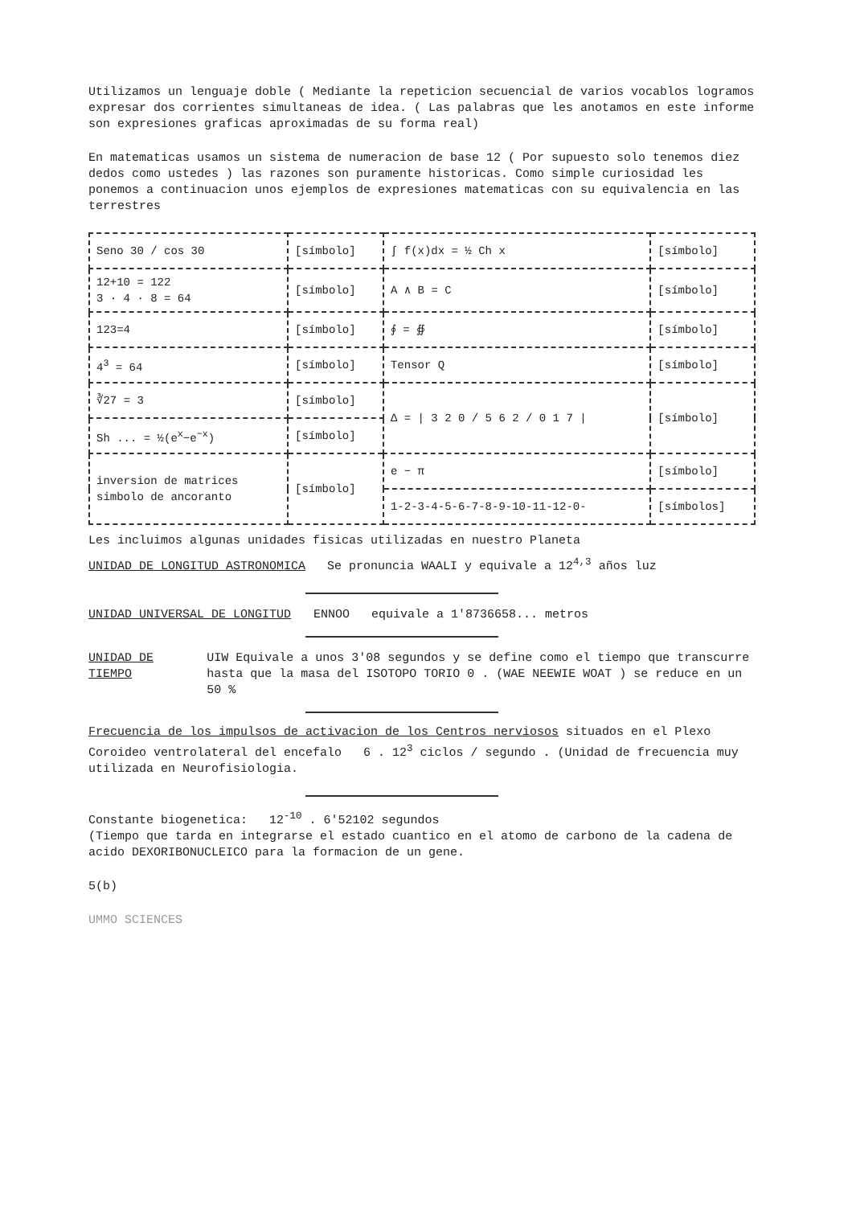Utilizamos un lenguaje doble ( Mediante la repeticion secuencial de varios vocablos logramos expresar dos corrientes simultaneas de idea. ( Las palabras que les anotamos en este informe son expresiones graficas aproximadas de su forma real)
En matematicas usamos un sistema de numeracion de base 12 ( Por supuesto solo tenemos diez dedos como ustedes ) las razones son puramente historicas. Como simple curiosidad les ponemos a continuacion unos ejemplos de expresiones matematicas con su equivalencia en las terrestres
| Seno 30 / cos 30 | [símbolo] | ∫ f(x)dx = ½ Ch x | [símbolo] |
| 12+10 = 122 3 · 4 · 8 = 64 | [símbolo] | A ∧ B = C | [símbolo] |
| 123=4 | [símbolo] | ∮ = ∯ | [símbolo] |
| 4<sup>3</sup> = 64 | [símbolo] | Tensor Q | [símbolo] |
| ∛27 = 3 | [símbolo] | Δ = / 3 2 0 / 5 6 2 / 0 1 7 / | [símbolo] |
| Sh ... = ½(e<sup>x</sup>−e<sup>−x</sup>) | [símbolo] | | |
| inversion de matrices simbolo de ancoranto | [símbolo] | e − π | [símbolo] |
| | | 1-2-3-4-5-6-7-8-9-10-11-12-0- | [símbolos] |
Les incluimos algunas unidades fisicas utilizadas en nuestro Planeta
UNIDAD DE LONGITUD ASTRONOMICA Se pronuncia WAALI y equivale a 12<sup>4,3</sup> años luz
UNIDAD UNIVERSAL DE LONGITUD ENNOO equivale a 1'8736658... metros
UNIDAD DE TIEMPO UIW Equivale a unos 3'08 segundos y se define como el tiempo que transcurre hasta que la masa del ISOTOPO TORIO 0 . (WAE NEEWIE WOAT ) se reduce en un 50 %
Frecuencia de los impulsos de activacion de los Centros nerviosos situados en el Plexo Coroideo ventrolateral del encefalo 6 . 12<sup>3</sup> ciclos / segundo . (Unidad de frecuencia muy utilizada en Neurofisiologia.
Constante biogenetica: 12<sup>-10</sup> . 6'52102 segundos
(Tiempo que tarda en integrarse el estado cuantico en el atomo de carbono de la cadena de acido DEXORIBONUCLEICO para la formacion de un gene.
5(b)
UMMO SCIENCES